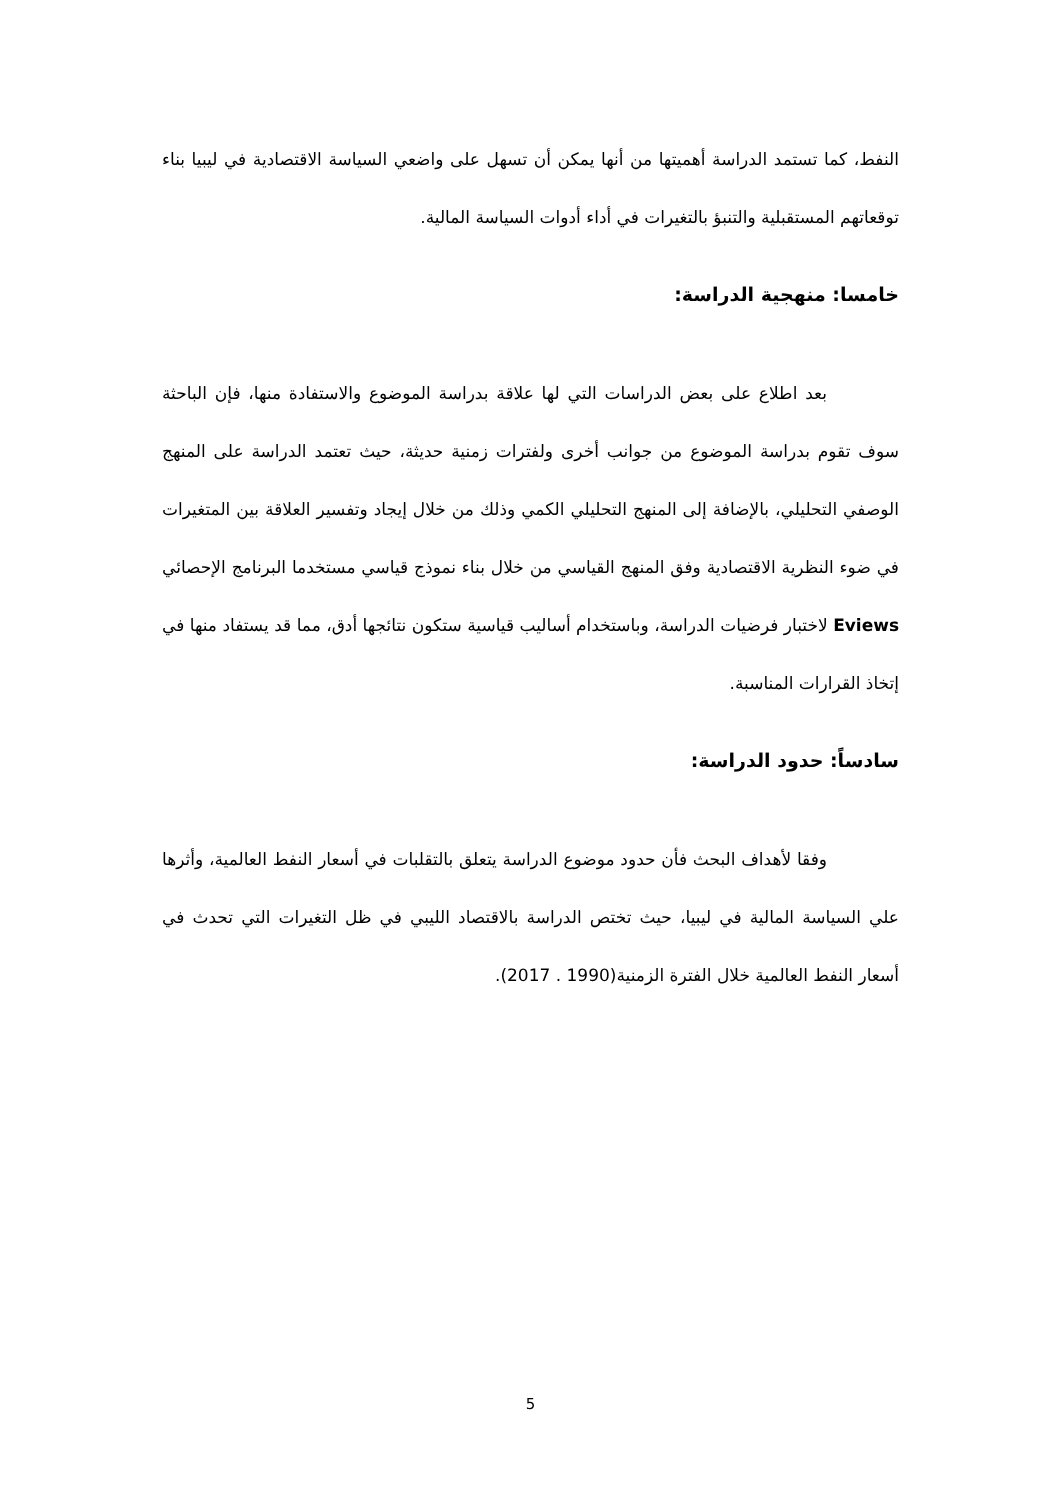النفط، كما تستمد الدراسة أهميتها من أنها يمكن أن تسهل على واضعي السياسة الاقتصادية في ليبيا بناء توقعاتهم المستقبلية والتنبؤ بالتغيرات في أداء أدوات السياسة المالية.
خامسا: منهجية الدراسة:
بعد اطلاع على بعض الدراسات التي لها علاقة بدراسة الموضوع والاستفادة منها، فإن الباحثة سوف تقوم بدراسة الموضوع من جوانب أخرى ولفترات زمنية حديثة، حيث تعتمد الدراسة على المنهج الوصفي التحليلي، بالإضافة إلى المنهج التحليلي الكمي وذلك من خلال إيجاد وتفسير العلاقة بين المتغيرات في ضوء النظرية الاقتصادية وفق المنهج القياسي من خلال بناء نموذج قياسي مستخدما البرنامج الإحصائي Eviews لاختبار فرضيات الدراسة، وباستخدام أساليب قياسية ستكون نتائجها أدق، مما قد يستفاد منها في إتخاذ القرارات المناسبة.
سادساً: حدود الدراسة:
وفقا لأهداف البحث فأن حدود موضوع الدراسة يتعلق بالتقلبات في أسعار النفط العالمية، وأثرها علي السياسة المالية في ليبيا، حيث تختص الدراسة بالاقتصاد الليبي في ظل التغيرات التي تحدث في أسعار النفط العالمية خلال الفترة الزمنية(1990 . 2017).
5